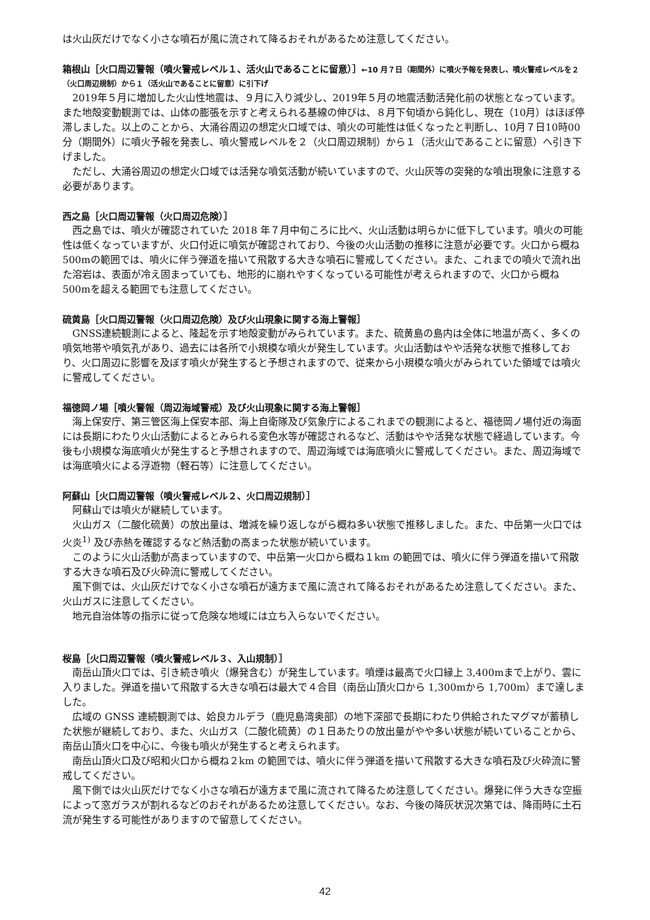は火山灰だけでなく小さな噴石が風に流されて降るおそれがあるため注意してください。
箱根山［火口周辺警報（噴火警戒レベル１、活火山であることに留意）］←10 月７日（期間外）に噴火予報を発表し、噴火警戒レベルを２（火口周辺規制）から１（活火山であることに留意）に引下げ
2019年５月に増加した火山性地震は、９月に入り減少し、2019年５月の地震活動活発化前の状態となっています。また地殻変動観測では、山体の膨張を示すと考えられる基線の伸びは、８月下旬頃から鈍化し、現在（10月）はほぼ停滞しました。以上のことから、大涌谷周辺の想定火口域では、噴火の可能性は低くなったと判断し、10月７日10時00分（期間外）に噴火予報を発表し、噴火警戒レベルを２（火口周辺規制）から１（活火山であることに留意）へ引き下げました。
ただし、大涌谷周辺の想定火口域では活発な噴気活動が続いていますので、火山灰等の突発的な噴出現象に注意する必要があります。
西之島［火口周辺警報（火口周辺危険）］
西之島では、噴火が確認されていた 2018 年７月中旬ころに比べ、火山活動は明らかに低下しています。噴火の可能性は低くなっていますが、火口付近に噴気が確認されており、今後の火山活動の推移に注意が必要です。火口から概ね 500mの範囲では、噴火に伴う弾道を描いて飛散する大きな噴石に警戒してください。また、これまでの噴火で流れ出た溶岩は、表面が冷え固まっていても、地形的に崩れやすくなっている可能性が考えられますので、火口から概ね 500mを超える範囲でも注意してください。
硫黄島［火口周辺警報（火口周辺危険）及び火山現象に関する海上警報］
GNSS連続観測によると、隆起を示す地殻変動がみられています。また、硫黄島の島内は全体に地温が高く、多くの噴気地帯や噴気孔があり、過去には各所で小規模な噴火が発生しています。火山活動はやや活発な状態で推移しており、火口周辺に影響を及ぼす噴火が発生すると予想されますので、従来から小規模な噴火がみられていた領域では噴火に警戒してください。
福徳岡ノ場［噴火警報（周辺海域警戒）及び火山現象に関する海上警報］
海上保安庁、第三管区海上保安本部、海上自衛隊及び気象庁によるこれまでの観測によると、福徳岡ノ場付近の海面には長期にわたり火山活動によるとみられる変色水等が確認されるなど、活動はやや活発な状態で経過しています。今後も小規模な海底噴火が発生すると予想されますので、周辺海域では海底噴火に警戒してください。また、周辺海域では海底噴火による浮遊物（軽石等）に注意してください。
阿蘇山［火口周辺警報（噴火警戒レベル２、火口周辺規制）］
阿蘇山では噴火が継続しています。
火山ガス（二酸化硫黄）の放出量は、増減を繰り返しながら概ね多い状態で推移しました。また、中岳第一火口では火炎<sup>1)</sup> 及び赤熱を確認するなど熱活動の高まった状態が続いています。
このように火山活動が高まっていますので、中岳第一火口から概ね１km の範囲では、噴火に伴う弾道を描いて飛散する大きな噴石及び火砕流に警戒してください。
風下側では、火山灰だけでなく小さな噴石が遠方まで風に流されて降るおそれがあるため注意してください。また、火山ガスに注意してください。
地元自治体等の指示に従って危険な地域には立ち入らないでください。
桜島［火口周辺警報（噴火警戒レベル３、入山規制）］
南岳山頂火口では、引き続き噴火（爆発含む）が発生しています。噴煙は最高で火口縁上 3,400mまで上がり、雲に入りました。弾道を描いて飛散する大きな噴石は最大で４合目（南岳山頂火口から 1,300mから 1,700m）まで達しました。
広域の GNSS 連続観測では、姶良カルデラ（鹿児島湾奥部）の地下深部で長期にわたり供給されたマグマが蓄積した状態が継続しており、また、火山ガス（二酸化硫黄）の１日あたりの放出量がやや多い状態が続いていることから、南岳山頂火口を中心に、今後も噴火が発生すると考えられます。
南岳山頂火口及び昭和火口から概ね２km の範囲では、噴火に伴う弾道を描いて飛散する大きな噴石及び火砕流に警戒してください。
風下側では火山灰だけでなく小さな噴石が遠方まで風に流されて降るため注意してください。爆発に伴う大きな空振によって窓ガラスが割れるなどのおそれがあるため注意してください。なお、今後の降灰状況次第では、降雨時に土石流が発生する可能性がありますので留意してください。
42